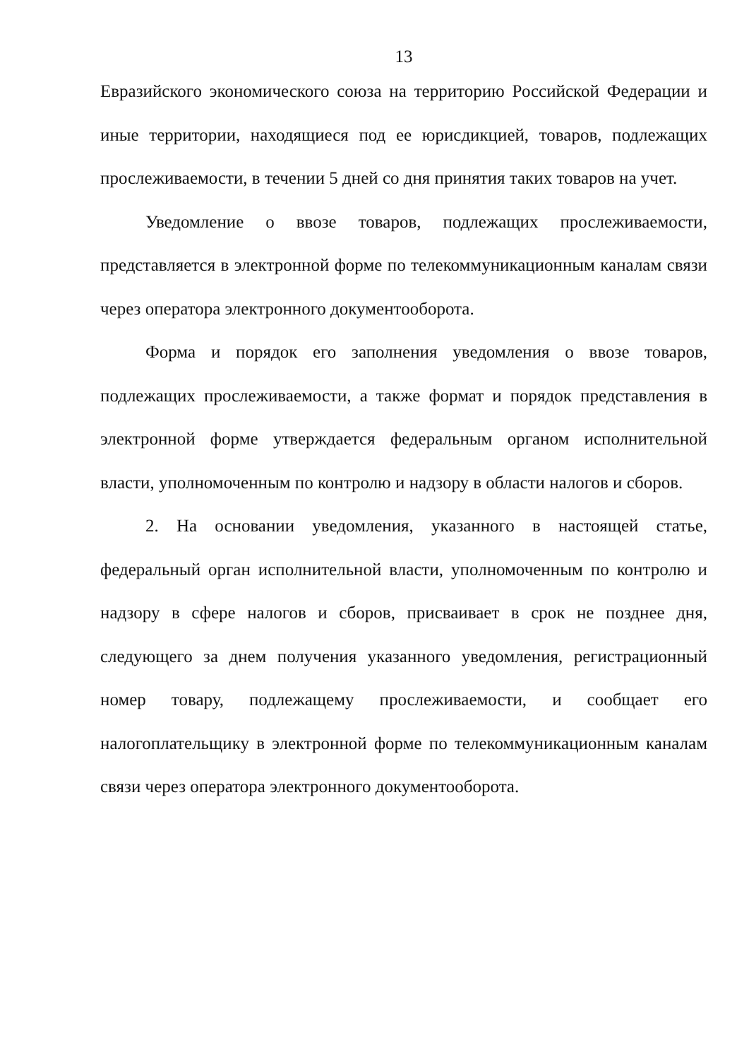13
Евразийского экономического союза на территорию Российской Федерации и иные территории, находящиеся под ее юрисдикцией, товаров, подлежащих прослеживаемости, в течении 5 дней со дня принятия таких товаров на учет.
Уведомление о ввозе товаров, подлежащих прослеживаемости, представляется в электронной форме по телекоммуникационным каналам связи через оператора электронного документооборота.
Форма и порядок его заполнения уведомления о ввозе товаров, подлежащих прослеживаемости, а также формат и порядок представления в электронной форме утверждается федеральным органом исполнительной власти, уполномоченным по контролю и надзору в области налогов и сборов.
2. На основании уведомления, указанного в настоящей статье, федеральный орган исполнительной власти, уполномоченным по контролю и надзору в сфере налогов и сборов, присваивает в срок не позднее дня, следующего за днем получения указанного уведомления, регистрационный номер товару, подлежащему прослеживаемости, и сообщает его налогоплательщику в электронной форме по телекоммуникационным каналам связи через оператора электронного документооборота.